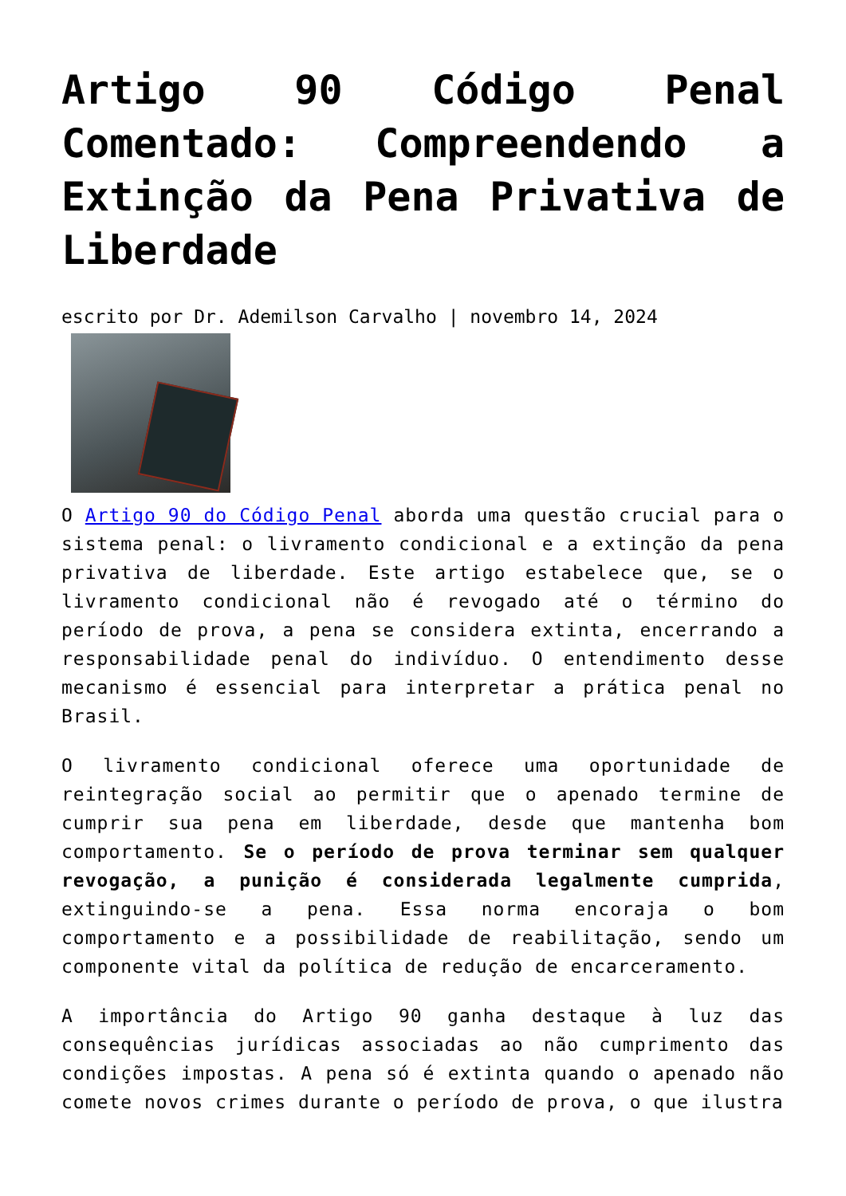Artigo 90 Código Penal Comentado: Compreendendo a Extinção da Pena Privativa de Liberdade
escrito por Dr. Ademilson Carvalho | novembro 14, 2024
O Artigo 90 do Código Penal aborda uma questão crucial para o sistema penal: o livramento condicional e a extinção da pena privativa de liberdade. Este artigo estabelece que, se o livramento condicional não é revogado até o término do período de prova, a pena se considera extinta, encerrando a responsabilidade penal do indivíduo. O entendimento desse mecanismo é essencial para interpretar a prática penal no Brasil.
O livramento condicional oferece uma oportunidade de reintegração social ao permitir que o apenado termine de cumprir sua pena em liberdade, desde que mantenha bom comportamento. Se o período de prova terminar sem qualquer revogação, a punição é considerada legalmente cumprida, extinguindo-se a pena. Essa norma encoraja o bom comportamento e a possibilidade de reabilitação, sendo um componente vital da política de redução de encarceramento.
A importância do Artigo 90 ganha destaque à luz das consequências jurídicas associadas ao não cumprimento das condições impostas. A pena só é extinta quando o apenado não comete novos crimes durante o período de prova, o que ilustra